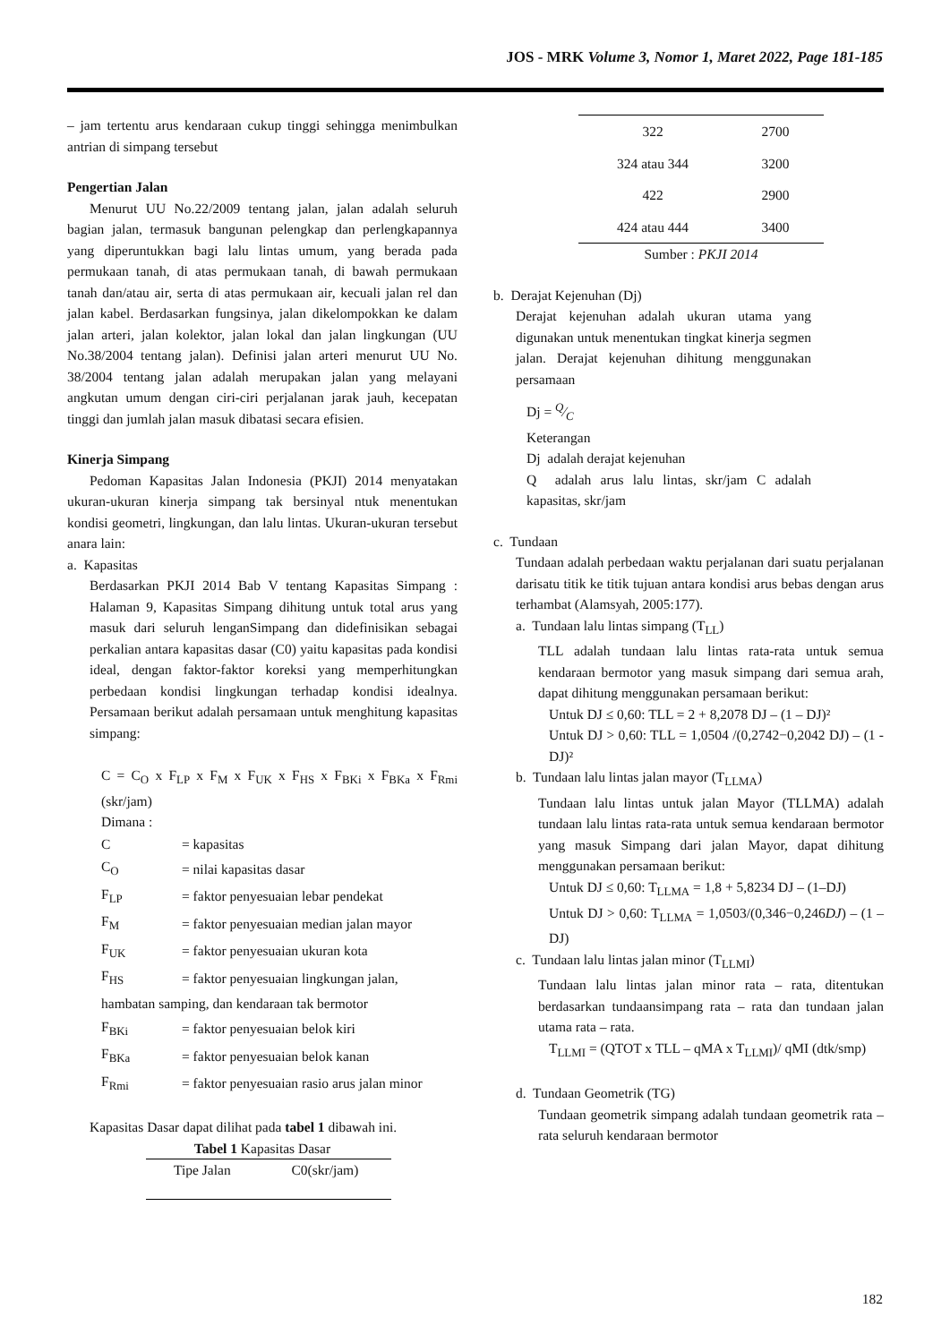JOS - MRK Volume 3, Nomor 1, Maret 2022, Page 181-185
– jam tertentu arus kendaraan cukup tinggi sehingga menimbulkan antrian di simpang tersebut
Pengertian Jalan
Menurut UU No.22/2009 tentang jalan, jalan adalah seluruh bagian jalan, termasuk bangunan pelengkap dan perlengkapannya yang diperuntukkan bagi lalu lintas umum, yang berada pada permukaan tanah, di atas permukaan tanah, di bawah permukaan tanah dan/atau air, serta di atas permukaan air, kecuali jalan rel dan jalan kabel. Berdasarkan fungsinya, jalan dikelompokkan ke dalam jalan arteri, jalan kolektor, jalan lokal dan jalan lingkungan (UU No.38/2004 tentang jalan). Definisi jalan arteri menurut UU No. 38/2004 tentang jalan adalah merupakan jalan yang melayani angkutan umum dengan ciri-ciri perjalanan jarak jauh, kecepatan tinggi dan jumlah jalan masuk dibatasi secara efisien.
Kinerja Simpang
Pedoman Kapasitas Jalan Indonesia (PKJI) 2014 menyatakan ukuran-ukuran kinerja simpang tak bersinyal ntuk menentukan kondisi geometri, lingkungan, dan lalu lintas. Ukuran-ukuran tersebut anara lain:
a. Kapasitas
Berdasarkan PKJI 2014 Bab V tentang Kapasitas Simpang : Halaman 9, Kapasitas Simpang dihitung untuk total arus yang masuk dari seluruh lenganSimpang dan didefinisikan sebagai perkalian antara kapasitas dasar (C0) yaitu kapasitas pada kondisi ideal, dengan faktor-faktor koreksi yang memperhitungkan perbedaan kondisi lingkungan terhadap kondisi idealnya. Persamaan berikut adalah persamaan untuk menghitung kapasitas simpang:
C = C<sub>O</sub> x F<sub>LP</sub> x F<sub>M</sub> x F<sub>UK</sub> x F<sub>HS</sub> x F<sub>BKi</sub> x F<sub>BKa</sub> x F<sub>Rmi</sub> (skr/jam)
Dimana :
| C | = kapasitas |
| C<sub>O</sub> | = nilai kapasitas dasar |
| F<sub>LP</sub> | = faktor penyesuaian lebar pendekat |
| F<sub>M</sub> | = faktor penyesuaian median jalan mayor |
| F<sub>UK</sub> | = faktor penyesuaian ukuran kota |
| F<sub>HS</sub> | = faktor penyesuaian lingkungan jalan, |
| hambatan samping, dan kendaraan tak bermotor | |
| F<sub>BKi</sub> | = faktor penyesuaian belok kiri |
| F<sub>BKa</sub> | = faktor penyesuaian belok kanan |
| F<sub>Rmi</sub> | = faktor penyesuaian rasio arus jalan minor |
Kapasitas Dasar dapat dilihat pada tabel 1 dibawah ini.
Tabel 1 Kapasitas Dasar
| Tipe Jalan | C0(skr/jam) |
| --- | --- |
| 322 | 2700 |
| 324 atau 344 | 3200 |
| 422 | 2900 |
| 424 atau 444 | 3400 |
Sumber : PKJI 2014
b. Derajat Kejenuhan (Dj)
Derajat kejenuhan adalah ukuran utama yang digunakan untuk menentukan tingkat kinerja segmen jalan. Derajat kejenuhan dihitung menggunakan persamaan
Dj = Q⁄C
Keterangan
Dj adalah derajat kejenuhan
Q adalah arus lalu lintas, skr/jam C adalah kapasitas, skr/jam
c. Tundaan
Tundaan adalah perbedaan waktu perjalanan dari suatu perjalanan darisatu titik ke titik tujuan antara kondisi arus bebas dengan arus terhambat (Alamsyah, 2005:177).
a. Tundaan lalu lintas simpang (T<sub>LL</sub>)
TLL adalah tundaan lalu lintas rata-rata untuk semua kendaraan bermotor yang masuk simpang dari semua arah, dapat dihitung menggunakan persamaan berikut:
Untuk DJ ≤ 0,60: TLL = 2 + 8,2078 DJ – (1 – DJ)²
Untuk DJ > 0,60: TLL = 1,0504 /(0,2742−0,2042 DJ) – (1 - DJ)²
b. Tundaan lalu lintas jalan mayor (T<sub>LLMA</sub>)
Tundaan lalu lintas untuk jalan Mayor (TLLMA) adalah tundaan lalu lintas rata-rata untuk semua kendaraan bermotor yang masuk Simpang dari jalan Mayor, dapat dihitung menggunakan persamaan berikut:
Untuk DJ ≤ 0,60: T<sub>LLMA</sub> = 1,8 + 5,8234 DJ – (1–DJ)
Untuk DJ > 0,60: T<sub>LLMA</sub> = 1,0503/(0,346−0,246DJ) – (1 – DJ)
c. Tundaan lalu lintas jalan minor (T<sub>LLMI</sub>)
Tundaan lalu lintas jalan minor rata – rata, ditentukan berdasarkan tundaansimpang rata – rata dan tundaan jalan utama rata – rata.
T<sub>LLMI</sub> = (QTOT x TLL – qMA x T<sub>LLMI</sub>)/ qMI (dtk/smp)
d. Tundaan Geometrik (TG)
Tundaan geometrik simpang adalah tundaan geometrik rata – rata seluruh kendaraan bermotor
182